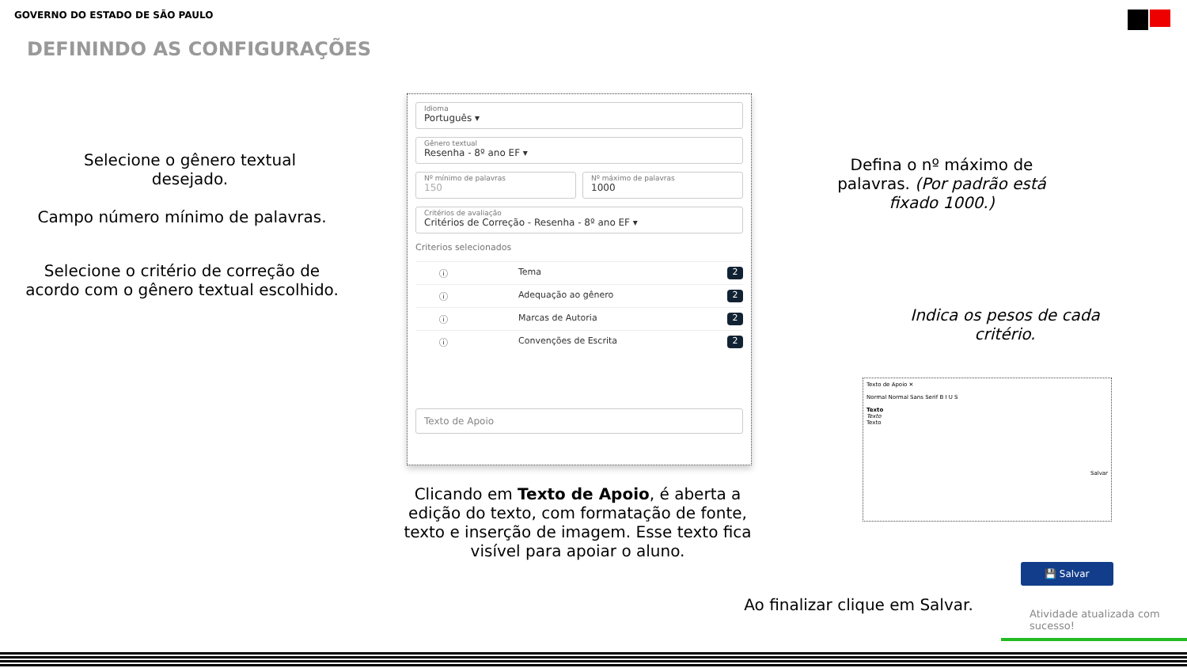GOVERNO DO ESTADO DE SÃO PAULO
DEFININDO AS CONFIGURAÇÕES
Selecione o gênero textual desejado.
Campo número mínimo de palavras.
Selecione o critério de correção de acordo com o gênero textual escolhido.
Defina o nº máximo de palavras. (Por padrão está fixado 1000.)
Indica os pesos de cada critério.
Idioma
Português ▾
Gênero textual
Resenha - 8º ano EF ▾
Nº mínimo de palavras
150
Nº máximo de palavras
1000
Critérios de avaliação
Critérios de Correção - Resenha - 8º ano EF ▾
Criterios selecionados
ⓘ Tema 2
ⓘ Adequação ao gênero 2
ⓘ Marcas de Autoria 2
ⓘ Convenções de Escrita 2
Texto de Apoio
Clicando em Texto de Apoio, é aberta a edição do texto, com formatação de fonte, texto e inserção de imagem. Esse texto fica visível para apoiar o aluno.
Texto de Apoio ✕
Normal Normal Sans Serif B I U S
Texto
Texto
Texto
Salvar
💾 Salvar
Ao finalizar clique em Salvar.
Atividade atualizada com sucesso!